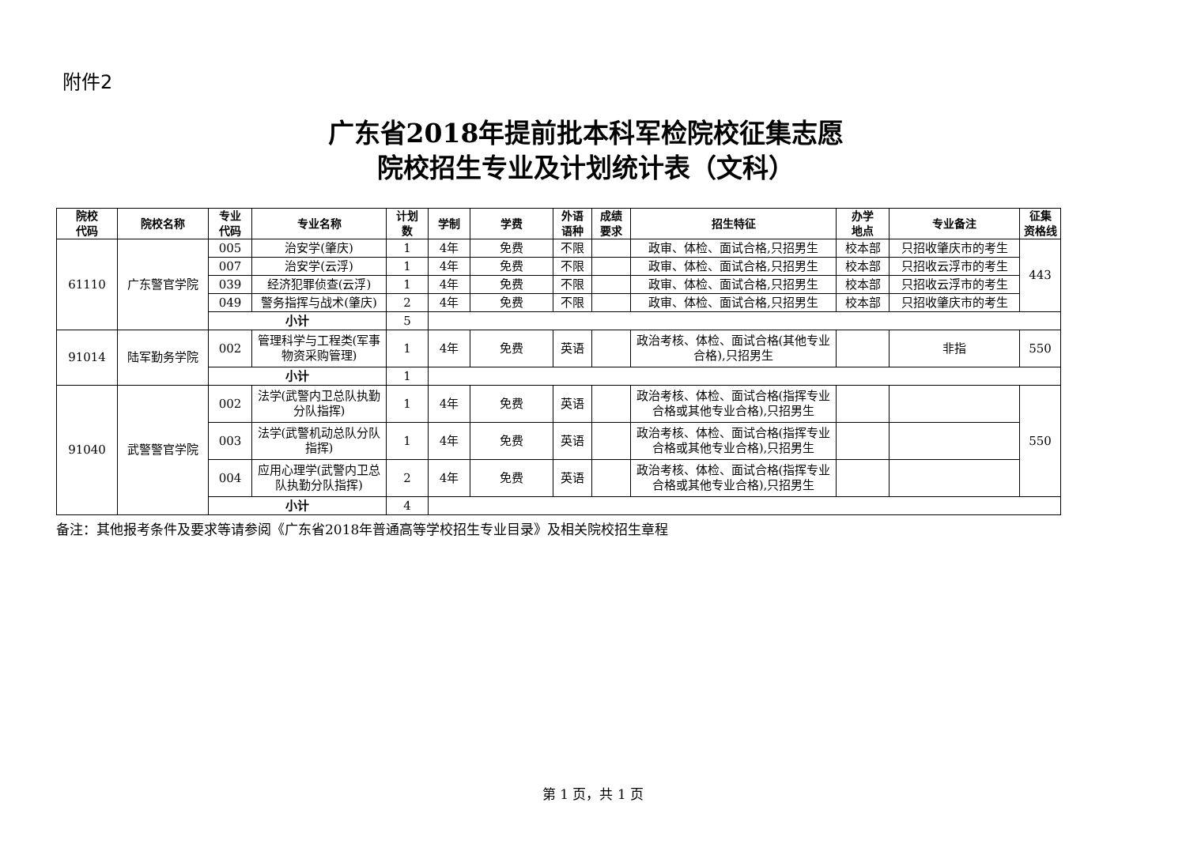附件2
广东省2018年提前批本科军检院校征集志愿
院校招生专业及计划统计表（文科）
| 院校 代码 | 院校名称 | 专业 代码 | 专业名称 | 计划 数 | 学制 | 学费 | 外语 语种 | 成绩 要求 | 招生特征 | 办学 地点 | 专业备注 | 征集 资格线 |
| --- | --- | --- | --- | --- | --- | --- | --- | --- | --- | --- | --- | --- |
| 61110 | 广东警官学院 | 005 | 治安学(肇庆) | 1 | 4年 | 免费 | 不限 | | 政审、体检、面试合格,只招男生 | 校本部 | 只招收肇庆市的考生 | 443 |
| | | 007 | 治安学(云浮) | 1 | 4年 | 免费 | 不限 | | 政审、体检、面试合格,只招男生 | 校本部 | 只招收云浮市的考生 | |
| | | 039 | 经济犯罪侦查(云浮) | 1 | 4年 | 免费 | 不限 | | 政审、体检、面试合格,只招男生 | 校本部 | 只招收云浮市的考生 | |
| | | 049 | 警务指挥与战术(肇庆) | 2 | 4年 | 免费 | 不限 | | 政审、体检、面试合格,只招男生 | 校本部 | 只招收肇庆市的考生 | |
| | | 小计 | | 5 | | | | | | | | |
| 91014 | 陆军勤务学院 | 002 | 管理科学与工程类(军事物资采购管理) | 1 | 4年 | 免费 | 英语 | | 政治考核、体检、面试合格(其他专业合格),只招男生 | | 非指 | 550 |
| | | 小计 | | 1 | | | | | | | | |
| 91040 | 武警警官学院 | 002 | 法学(武警内卫总队执勤分队指挥) | 1 | 4年 | 免费 | 英语 | | 政治考核、体检、面试合格(指挥专业合格或其他专业合格),只招男生 | | | 550 |
| | | 003 | 法学(武警机动总队分队指挥) | 1 | 4年 | 免费 | 英语 | | 政治考核、体检、面试合格(指挥专业合格或其他专业合格),只招男生 | | | |
| | | 004 | 应用心理学(武警内卫总队执勤分队指挥) | 2 | 4年 | 免费 | 英语 | | 政治考核、体检、面试合格(指挥专业合格或其他专业合格),只招男生 | | | |
| | | 小计 | | 4 | | | | | | | | |
备注：其他报考条件及要求等请参阅《广东省2018年普通高等学校招生专业目录》及相关院校招生章程
第 1 页，共 1 页